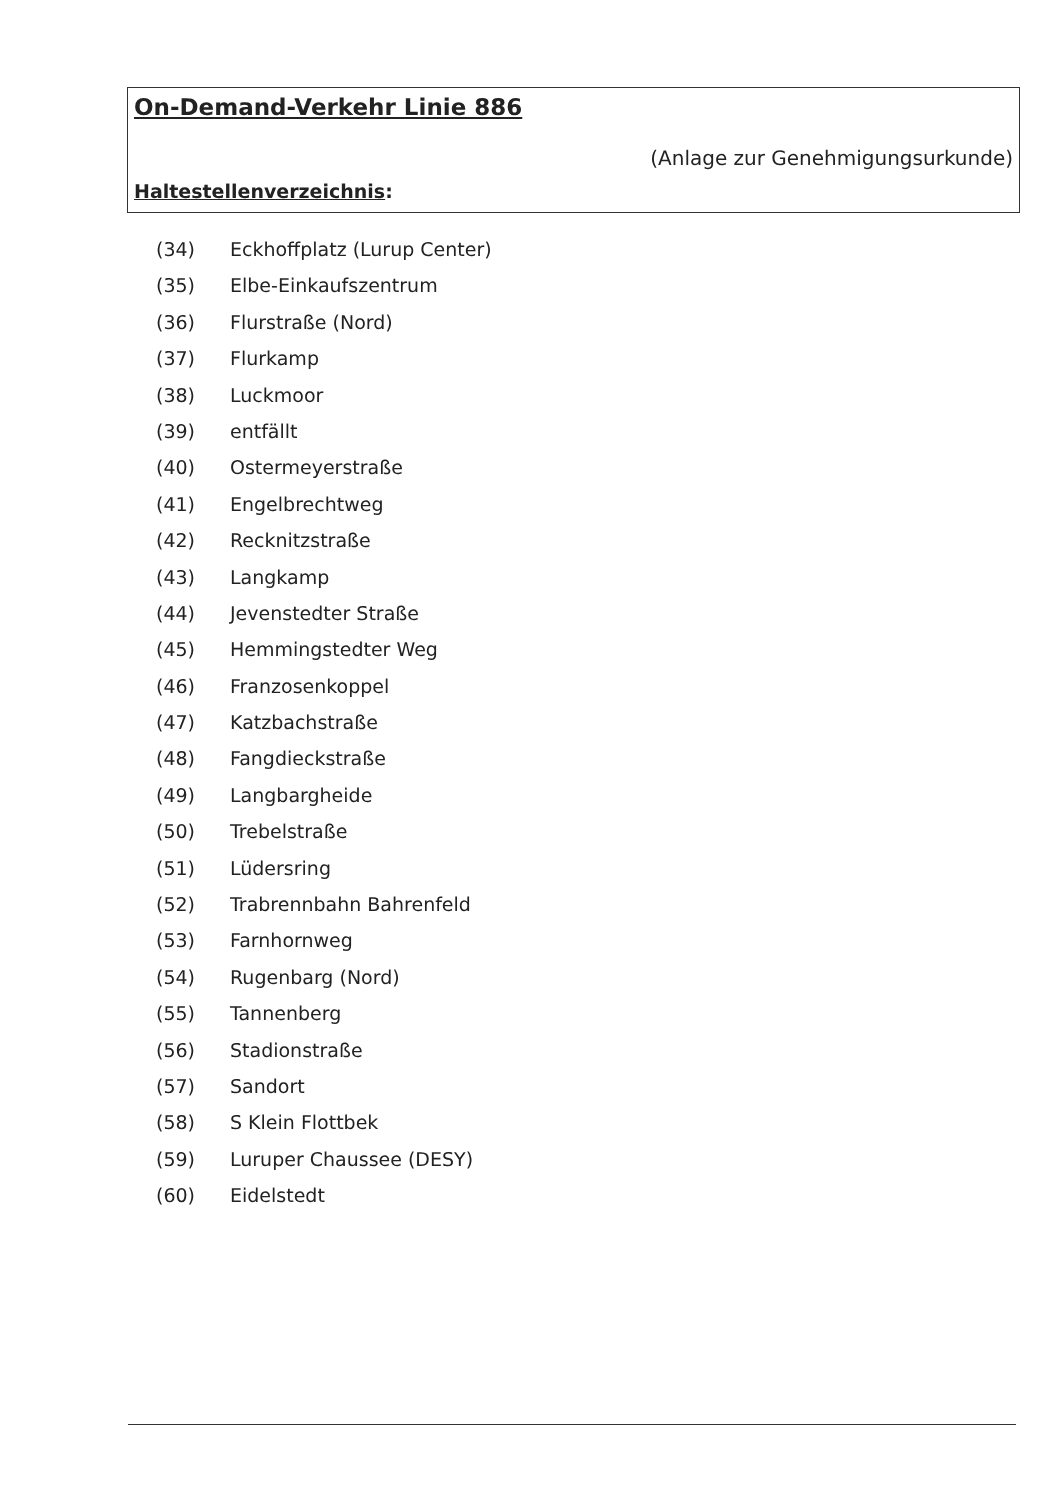On-Demand-Verkehr Linie 886
(Anlage zur Genehmigungsurkunde)
Haltestellenverzeichnis:
(34) Eckhoffplatz (Lurup Center)
(35) Elbe-Einkaufszentrum
(36) Flurstraße (Nord)
(37) Flurkamp
(38) Luckmoor
(39) entfällt
(40) Ostermeyerstraße
(41) Engelbrechtweg
(42) Recknitzstraße
(43) Langkamp
(44) Jevenstedter Straße
(45) Hemmingstedter Weg
(46) Franzosenkoppel
(47) Katzbachstraße
(48) Fangdieckstraße
(49) Langbargheide
(50) Trebelstraße
(51) Lüdersring
(52) Trabrennbahn Bahrenfeld
(53) Farnhornweg
(54) Rugenbarg (Nord)
(55) Tannenberg
(56) Stadionstraße
(57) Sandort
(58) S Klein Flottbek
(59) Luruper Chaussee (DESY)
(60) Eidelstedt